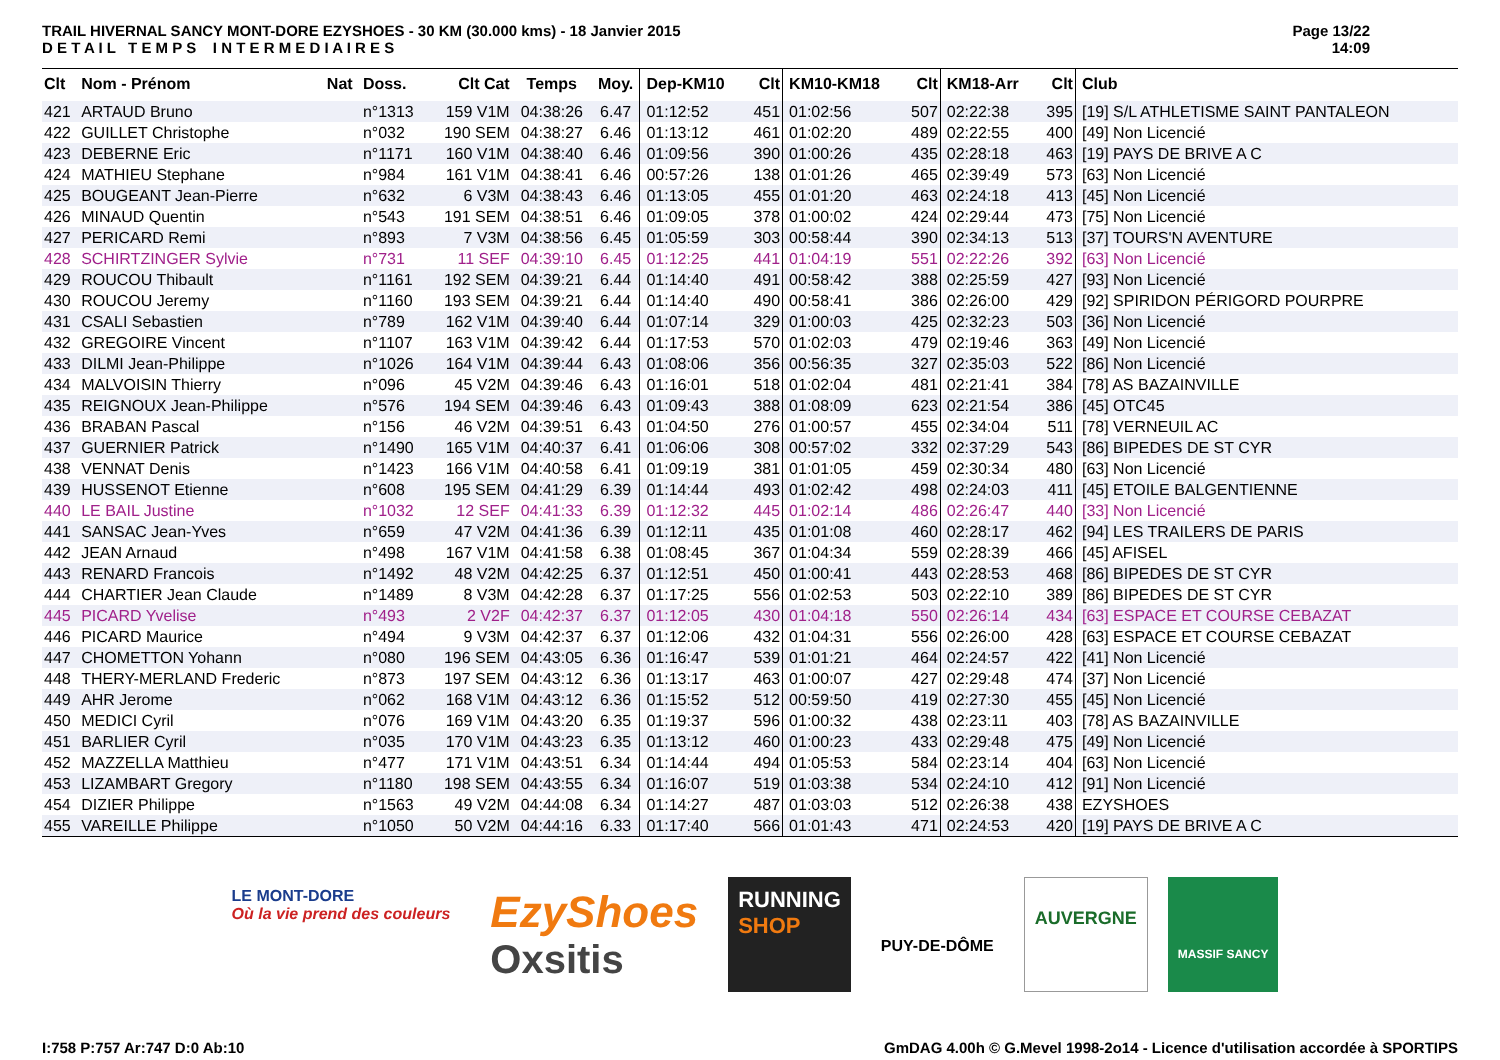TRAIL HIVERNAL SANCY MONT-DORE EZYSHOES - 30 KM (30.000 kms) - 18 Janvier 2015
D E T A I L T E M P S I N T E R M E D I A I R E S
Page 13/22
14:09
| Clt | Nom - Prénom | Nat | Doss. | Clt Cat | Temps | Moy. | Dep-KM10 | Clt | KM10-KM18 | Clt | KM18-Arr | Clt | Club |
| --- | --- | --- | --- | --- | --- | --- | --- | --- | --- | --- | --- | --- | --- |
| 421 | ARTAUD Bruno | | n°1313 | 159 V1M | 04:38:26 | 6.47 | 01:12:52 | 451 | 01:02:56 | 507 | 02:22:38 | 395 | [19] S/L ATHLETISME SAINT PANTALEON |
| 422 | GUILLET Christophe | | n°032 | 190 SEM | 04:38:27 | 6.46 | 01:13:12 | 461 | 01:02:20 | 489 | 02:22:55 | 400 | [49] Non Licencié |
| 423 | DEBERNE Eric | | n°1171 | 160 V1M | 04:38:40 | 6.46 | 01:09:56 | 390 | 01:00:26 | 435 | 02:28:18 | 463 | [19] PAYS DE BRIVE A C |
| 424 | MATHIEU Stephane | | n°984 | 161 V1M | 04:38:41 | 6.46 | 00:57:26 | 138 | 01:01:26 | 465 | 02:39:49 | 573 | [63] Non Licencié |
| 425 | BOUGEANT Jean-Pierre | | n°632 | 6 V3M | 04:38:43 | 6.46 | 01:13:05 | 455 | 01:01:20 | 463 | 02:24:18 | 413 | [45] Non Licencié |
| 426 | MINAUD Quentin | | n°543 | 191 SEM | 04:38:51 | 6.46 | 01:09:05 | 378 | 01:00:02 | 424 | 02:29:44 | 473 | [75] Non Licencié |
| 427 | PERICARD Remi | | n°893 | 7 V3M | 04:38:56 | 6.45 | 01:05:59 | 303 | 00:58:44 | 390 | 02:34:13 | 513 | [37] TOURS'N AVENTURE |
| 428 | SCHIRTZINGER Sylvie | | n°731 | 11 SEF | 04:39:10 | 6.45 | 01:12:25 | 441 | 01:04:19 | 551 | 02:22:26 | 392 | [63] Non Licencié |
| 429 | ROUCOU Thibault | | n°1161 | 192 SEM | 04:39:21 | 6.44 | 01:14:40 | 491 | 00:58:42 | 388 | 02:25:59 | 427 | [93] Non Licencié |
| 430 | ROUCOU Jeremy | | n°1160 | 193 SEM | 04:39:21 | 6.44 | 01:14:40 | 490 | 00:58:41 | 386 | 02:26:00 | 429 | [92] SPIRIDON PÉRIGORD POURPRE |
| 431 | CSALI Sebastien | | n°789 | 162 V1M | 04:39:40 | 6.44 | 01:07:14 | 329 | 01:00:03 | 425 | 02:32:23 | 503 | [36] Non Licencié |
| 432 | GREGOIRE Vincent | | n°1107 | 163 V1M | 04:39:42 | 6.44 | 01:17:53 | 570 | 01:02:03 | 479 | 02:19:46 | 363 | [49] Non Licencié |
| 433 | DILMI Jean-Philippe | | n°1026 | 164 V1M | 04:39:44 | 6.43 | 01:08:06 | 356 | 00:56:35 | 327 | 02:35:03 | 522 | [86] Non Licencié |
| 434 | MALVOISIN Thierry | | n°096 | 45 V2M | 04:39:46 | 6.43 | 01:16:01 | 518 | 01:02:04 | 481 | 02:21:41 | 384 | [78] AS BAZAINVILLE |
| 435 | REIGNOUX Jean-Philippe | | n°576 | 194 SEM | 04:39:46 | 6.43 | 01:09:43 | 388 | 01:08:09 | 623 | 02:21:54 | 386 | [45] OTC45 |
| 436 | BRABAN Pascal | | n°156 | 46 V2M | 04:39:51 | 6.43 | 01:04:50 | 276 | 01:00:57 | 455 | 02:34:04 | 511 | [78] VERNEUIL AC |
| 437 | GUERNIER Patrick | | n°1490 | 165 V1M | 04:40:37 | 6.41 | 01:06:06 | 308 | 00:57:02 | 332 | 02:37:29 | 543 | [86] BIPEDES DE ST CYR |
| 438 | VENNAT Denis | | n°1423 | 166 V1M | 04:40:58 | 6.41 | 01:09:19 | 381 | 01:01:05 | 459 | 02:30:34 | 480 | [63] Non Licencié |
| 439 | HUSSENOT Etienne | | n°608 | 195 SEM | 04:41:29 | 6.39 | 01:14:44 | 493 | 01:02:42 | 498 | 02:24:03 | 411 | [45] ETOILE BALGENTIENNE |
| 440 | LE BAIL Justine | | n°1032 | 12 SEF | 04:41:33 | 6.39 | 01:12:32 | 445 | 01:02:14 | 486 | 02:26:47 | 440 | [33] Non Licencié |
| 441 | SANSAC Jean-Yves | | n°659 | 47 V2M | 04:41:36 | 6.39 | 01:12:11 | 435 | 01:01:08 | 460 | 02:28:17 | 462 | [94] LES TRAILERS DE PARIS |
| 442 | JEAN Arnaud | | n°498 | 167 V1M | 04:41:58 | 6.38 | 01:08:45 | 367 | 01:04:34 | 559 | 02:28:39 | 466 | [45] AFISEL |
| 443 | RENARD Francois | | n°1492 | 48 V2M | 04:42:25 | 6.37 | 01:12:51 | 450 | 01:00:41 | 443 | 02:28:53 | 468 | [86] BIPEDES DE ST CYR |
| 444 | CHARTIER Jean Claude | | n°1489 | 8 V3M | 04:42:28 | 6.37 | 01:17:25 | 556 | 01:02:53 | 503 | 02:22:10 | 389 | [86] BIPEDES DE ST CYR |
| 445 | PICARD Yvelise | | n°493 | 2 V2F | 04:42:37 | 6.37 | 01:12:05 | 430 | 01:04:18 | 550 | 02:26:14 | 434 | [63] ESPACE ET COURSE CEBAZAT |
| 446 | PICARD Maurice | | n°494 | 9 V3M | 04:42:37 | 6.37 | 01:12:06 | 432 | 01:04:31 | 556 | 02:26:00 | 428 | [63] ESPACE ET COURSE CEBAZAT |
| 447 | CHOMETTON Yohann | | n°080 | 196 SEM | 04:43:05 | 6.36 | 01:16:47 | 539 | 01:01:21 | 464 | 02:24:57 | 422 | [41] Non Licencié |
| 448 | THERY-MERLAND Frederic | | n°873 | 197 SEM | 04:43:12 | 6.36 | 01:13:17 | 463 | 01:00:07 | 427 | 02:29:48 | 474 | [37] Non Licencié |
| 449 | AHR Jerome | | n°062 | 168 V1M | 04:43:12 | 6.36 | 01:15:52 | 512 | 00:59:50 | 419 | 02:27:30 | 455 | [45] Non Licencié |
| 450 | MEDICI Cyril | | n°076 | 169 V1M | 04:43:20 | 6.35 | 01:19:37 | 596 | 01:00:32 | 438 | 02:23:11 | 403 | [78] AS BAZAINVILLE |
| 451 | BARLIER Cyril | | n°035 | 170 V1M | 04:43:23 | 6.35 | 01:13:12 | 460 | 01:00:23 | 433 | 02:29:48 | 475 | [49] Non Licencié |
| 452 | MAZZELLA Matthieu | | n°477 | 171 V1M | 04:43:51 | 6.34 | 01:14:44 | 494 | 01:05:53 | 584 | 02:23:14 | 404 | [63] Non Licencié |
| 453 | LIZAMBART Gregory | | n°1180 | 198 SEM | 04:43:55 | 6.34 | 01:16:07 | 519 | 01:03:38 | 534 | 02:24:10 | 412 | [91] Non Licencié |
| 454 | DIZIER Philippe | | n°1563 | 49 V2M | 04:44:08 | 6.34 | 01:14:27 | 487 | 01:03:03 | 512 | 02:26:38 | 438 | EZYSHOES |
| 455 | VAREILLE Philippe | | n°1050 | 50 V2M | 04:44:16 | 6.33 | 01:17:40 | 566 | 01:01:43 | 471 | 02:24:53 | 420 | [19] PAYS DE BRIVE A C |
LE MONT-DORE
Où la vie prend des couleurs
EzyShoes
Oxsitis
RUNNING
SHOP
PUY-DE-DÔME
AUVERGNE
MASSIF SANCY
I:758 P:757 Ar:747 D:0 Ab:10 GmDAG 4.00h © G.Mevel 1998-2o14 - Licence d'utilisation accordée à SPORTIPS